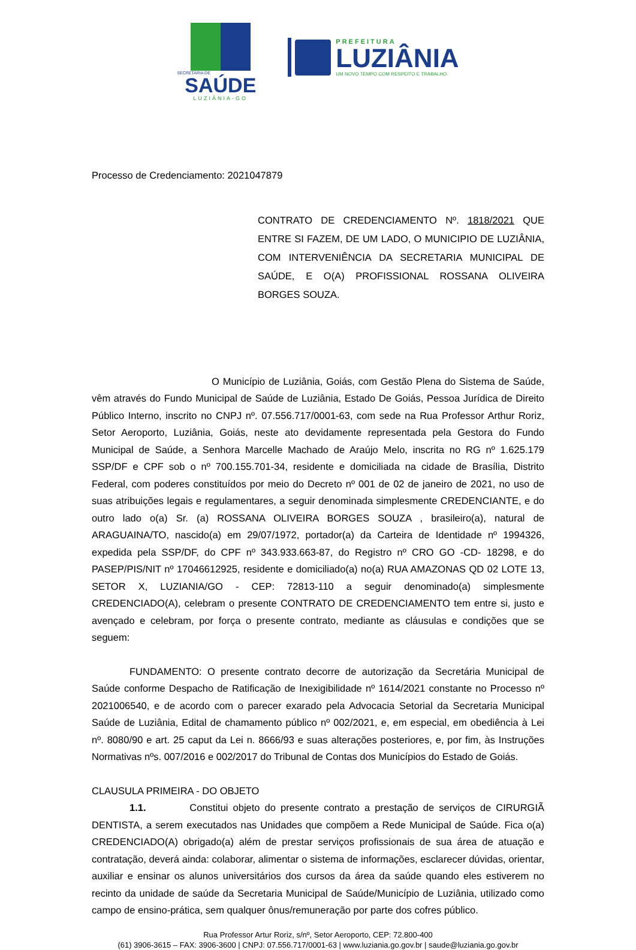SECRETARIA DE
SAÚDE
LUZIÂNIA-GO
PREFEITURA
LUZIÂNIA
UM NOVO TEMPO COM RESPEITO E TRABALHO.
Processo de Credenciamento: 2021047879
CONTRATO DE CREDENCIAMENTO Nº. 1818/2021 QUE ENTRE SI FAZEM, DE UM LADO, O MUNICIPIO DE LUZIÂNIA, COM INTERVENIÊNCIA DA SECRETARIA MUNICIPAL DE SAÚDE, E O(A) PROFISSIONAL ROSSANA OLIVEIRA BORGES SOUZA.
O Município de Luziânia, Goiás, com Gestão Plena do Sistema de Saúde, vêm através do Fundo Municipal de Saúde de Luziânia, Estado De Goiás, Pessoa Jurídica de Direito Público Interno, inscrito no CNPJ nº. 07.556.717/0001-63, com sede na Rua Professor Arthur Roriz, Setor Aeroporto, Luziânia, Goiás, neste ato devidamente representada pela Gestora do Fundo Municipal de Saúde, a Senhora Marcelle Machado de Araújo Melo, inscrita no RG nº 1.625.179 SSP/DF e CPF sob o nº 700.155.701-34, residente e domiciliada na cidade de Brasília, Distrito Federal, com poderes constituídos por meio do Decreto nº 001 de 02 de janeiro de 2021, no uso de suas atribuições legais e regulamentares, a seguir denominada simplesmente CREDENCIANTE, e do outro lado o(a) Sr. (a) ROSSANA OLIVEIRA BORGES SOUZA , brasileiro(a), natural de ARAGUAINA/TO, nascido(a) em 29/07/1972, portador(a) da Carteira de Identidade nº 1994326, expedida pela SSP/DF, do CPF nº 343.933.663-87, do Registro nº CRO GO -CD- 18298, e do PASEP/PIS/NIT nº 17046612925, residente e domiciliado(a) no(a) RUA AMAZONAS QD 02 LOTE 13, SETOR X, LUZIANIA/GO - CEP: 72813-110 a seguir denominado(a) simplesmente CREDENCIADO(A), celebram o presente CONTRATO DE CREDENCIAMENTO tem entre si, justo e avençado e celebram, por força o presente contrato, mediante as cláusulas e condições que se seguem:
FUNDAMENTO: O presente contrato decorre de autorização da Secretária Municipal de Saúde conforme Despacho de Ratificação de Inexigibilidade nº 1614/2021 constante no Processo nº 2021006540, e de acordo com o parecer exarado pela Advocacia Setorial da Secretaria Municipal Saúde de Luziânia, Edital de chamamento público nº 002/2021, e, em especial, em obediência à Lei nº. 8080/90 e art. 25 caput da Lei n. 8666/93 e suas alterações posteriores, e, por fim, às Instruções Normativas nºs. 007/2016 e 002/2017 do Tribunal de Contas dos Municípios do Estado de Goiás.
CLAUSULA PRIMEIRA - DO OBJETO
1.1. Constitui objeto do presente contrato a prestação de serviços de CIRURGIÃ DENTISTA, a serem executados nas Unidades que compõem a Rede Municipal de Saúde. Fica o(a) CREDENCIADO(A) obrigado(a) além de prestar serviços profissionais de sua área de atuação e contratação, deverá ainda: colaborar, alimentar o sistema de informações, esclarecer dúvidas, orientar, auxiliar e ensinar os alunos universitários dos cursos da área da saúde quando eles estiverem no recinto da unidade de saúde da Secretaria Municipal de Saúde/Município de Luziânia, utilizado como campo de ensino-prática, sem qualquer ônus/remuneração por parte dos cofres público.
Rua Professor Artur Roriz, s/nº, Setor Aeroporto, CEP: 72.800-400
(61) 3906-3615 – FAX: 3906-3600 | CNPJ: 07.556.717/0001-63 | www.luziania.go.gov.br | saude@luziania.go.gov.br